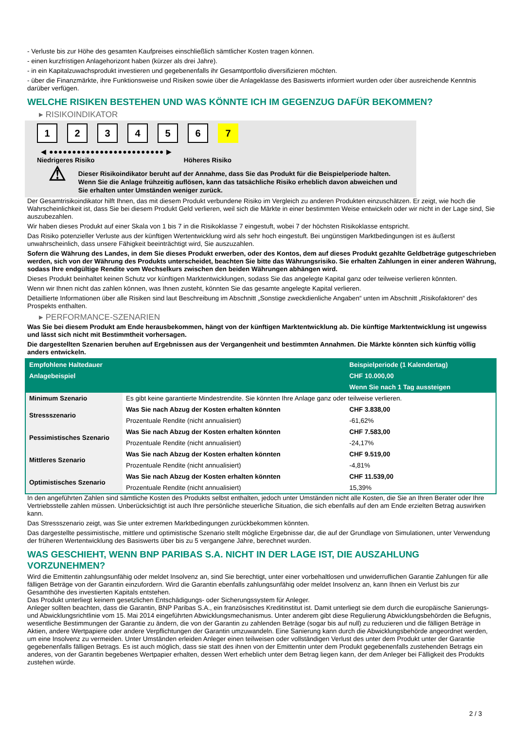- Verluste bis zur Höhe des gesamten Kaufpreises einschließlich sämtlicher Kosten tragen können.
- einen kurzfristigen Anlagehorizont haben (kürzer als drei Jahre).
- in ein Kapitalzuwachsprodukt investieren und gegebenenfalls ihr Gesamtportfolio diversifizieren möchten.
- über die Finanzmärkte, ihre Funktionsweise und Risiken sowie über die Anlageklasse des Basiswerts informiert wurden oder über ausreichende Kenntnis darüber verfügen.
WELCHE RISIKEN BESTEHEN UND WAS KÖNNTE ICH IM GEGENZUG DAFÜR BEKOMMEN?
▸ RISIKOINDIKATOR
123456 7
◀ ●●●●●●●●●●●●●●●●●●●●●●●●● ▶
Niedrigeres Risiko Höheres Risiko
⚠
Dieser Risikoindikator beruht auf der Annahme, dass Sie das Produkt für die Beispielperiode halten.
Wenn Sie die Anlage frühzeitig auflösen, kann das tatsächliche Risiko erheblich davon abweichen und Sie erhalten unter Umständen weniger zurück.
Der Gesamtrisikoindikator hilft Ihnen, das mit diesem Produkt verbundene Risiko im Vergleich zu anderen Produkten einzuschätzen. Er zeigt, wie hoch die Wahrscheinlichkeit ist, dass Sie bei diesem Produkt Geld verlieren, weil sich die Märkte in einer bestimmten Weise entwickeln oder wir nicht in der Lage sind, Sie auszubezahlen.
Wir haben dieses Produkt auf einer Skala von 1 bis 7 in die Risikoklasse 7 eingestuft, wobei 7 der höchsten Risikoklasse entspricht.
Das Risiko potenzieller Verluste aus der künftigen Wertentwicklung wird als sehr hoch eingestuft. Bei ungünstigen Marktbedingungen ist es äußerst unwahrscheinlich, dass unsere Fähigkeit beeinträchtigt wird, Sie auszuzahlen.
Sofern die Währung des Landes, in dem Sie dieses Produkt erwerben, oder des Kontos, dem auf dieses Produkt gezahlte Geldbeträge gutgeschrieben werden, sich von der Währung des Produkts unterscheidet, beachten Sie bitte das Währungsrisiko. Sie erhalten Zahlungen in einer anderen Währung, sodass Ihre endgültige Rendite vom Wechselkurs zwischen den beiden Währungen abhängen wird.
Dieses Produkt beinhaltet keinen Schutz vor künftigen Marktentwicklungen, sodass Sie das angelegte Kapital ganz oder teilweise verlieren könnten.
Wenn wir Ihnen nicht das zahlen können, was Ihnen zusteht, könnten Sie das gesamte angelegte Kapital verlieren.
Detaillierte Informationen über alle Risiken sind laut Beschreibung im Abschnitt „Sonstige zweckdienliche Angaben“ unten im Abschnitt „Risikofaktoren“ des Prospekts enthalten.
▸ PERFORMANCE-SZENARIEN
Was Sie bei diesem Produkt am Ende herausbekommen, hängt von der künftigen Marktentwicklung ab. Die künftige Marktentwicklung ist ungewiss und lässt sich nicht mit Bestimmtheit vorhersagen.
Die dargestellten Szenarien beruhen auf Ergebnissen aus der Vergangenheit und bestimmten Annahmen. Die Märkte könnten sich künftig völlig anders entwickeln.
| Empfohlene Haltedauer | | Beispielperiode (1 Kalendertag) |
| Anlagebeispiel | | CHF 10.000,00 |
| | | Wenn Sie nach 1 Tag aussteigen |
| Minimum Szenario | Es gibt keine garantierte Mindestrendite. Sie könnten Ihre Anlage ganz oder teilweise verlieren. | |
| Stressszenario | Was Sie nach Abzug der Kosten erhalten könnten | CHF 3.838,00 |
| | Prozentuale Rendite (nicht annualisiert) | -61,62% |
| Pessimistisches Szenario | Was Sie nach Abzug der Kosten erhalten könnten | CHF 7.583,00 |
| | Prozentuale Rendite (nicht annualisiert) | -24,17% |
| Mittleres Szenario | Was Sie nach Abzug der Kosten erhalten könnten | CHF 9.519,00 |
| | Prozentuale Rendite (nicht annualisiert) | -4,81% |
| Optimistisches Szenario | Was Sie nach Abzug der Kosten erhalten könnten | CHF 11.539,00 |
| | Prozentuale Rendite (nicht annualisiert) | 15,39% |
In den angeführten Zahlen sind sämtliche Kosten des Produkts selbst enthalten, jedoch unter Umständen nicht alle Kosten, die Sie an Ihren Berater oder Ihre Vertriebsstelle zahlen müssen. Unberücksichtigt ist auch Ihre persönliche steuerliche Situation, die sich ebenfalls auf den am Ende erzielten Betrag auswirken kann.
Das Stressszenario zeigt, was Sie unter extremen Marktbedingungen zurückbekommen könnten.
Das dargestellte pessimistische, mittlere und optimistische Szenario stellt mögliche Ergebnisse dar, die auf der Grundlage von Simulationen, unter Verwendung der früheren Wertentwicklung des Basiswerts über bis zu 5 vergangene Jahre, berechnet wurden.
WAS GESCHIEHT, WENN BNP PARIBAS S.A. NICHT IN DER LAGE IST, DIE AUSZAHLUNG VORZUNEHMEN?
Wird die Emittentin zahlungsunfähig oder meldet Insolvenz an, sind Sie berechtigt, unter einer vorbehaltlosen und unwiderruflichen Garantie Zahlungen für alle fälligen Beträge von der Garantin einzufordern. Wird die Garantin ebenfalls zahlungsunfähig oder meldet Insolvenz an, kann Ihnen ein Verlust bis zur Gesamthöhe des investierten Kapitals entstehen.
Das Produkt unterliegt keinem gesetzlichen Entschädigungs- oder Sicherungssystem für Anleger.
Anleger sollten beachten, dass die Garantin, BNP Paribas S.A., ein französisches Kreditinstitut ist. Damit unterliegt sie dem durch die europäische Sanierungs- und Abwicklungsrichtlinie vom 15. Mai 2014 eingeführten Abwicklungsmechanismus. Unter anderem gibt diese Regulierung Abwicklungsbehörden die Befugnis, wesentliche Bestimmungen der Garantie zu ändern, die von der Garantin zu zahlenden Beträge (sogar bis auf null) zu reduzieren und die fälligen Beträge in Aktien, andere Wertpapiere oder andere Verpflichtungen der Garantin umzuwandeln. Eine Sanierung kann durch die Abwicklungsbehörde angeordnet werden, um eine Insolvenz zu vermeiden. Unter Umständen erleiden Anleger einen teilweisen oder vollständigen Verlust des unter dem Produkt unter der Garantie gegebenenfalls fälligen Betrags. Es ist auch möglich, dass sie statt des ihnen von der Emittentin unter dem Produkt gegebenenfalls zustehenden Betrags ein anderes, von der Garantin begebenes Wertpapier erhalten, dessen Wert erheblich unter dem Betrag liegen kann, der dem Anleger bei Fälligkeit des Produkts zustehen würde.
2 / 3